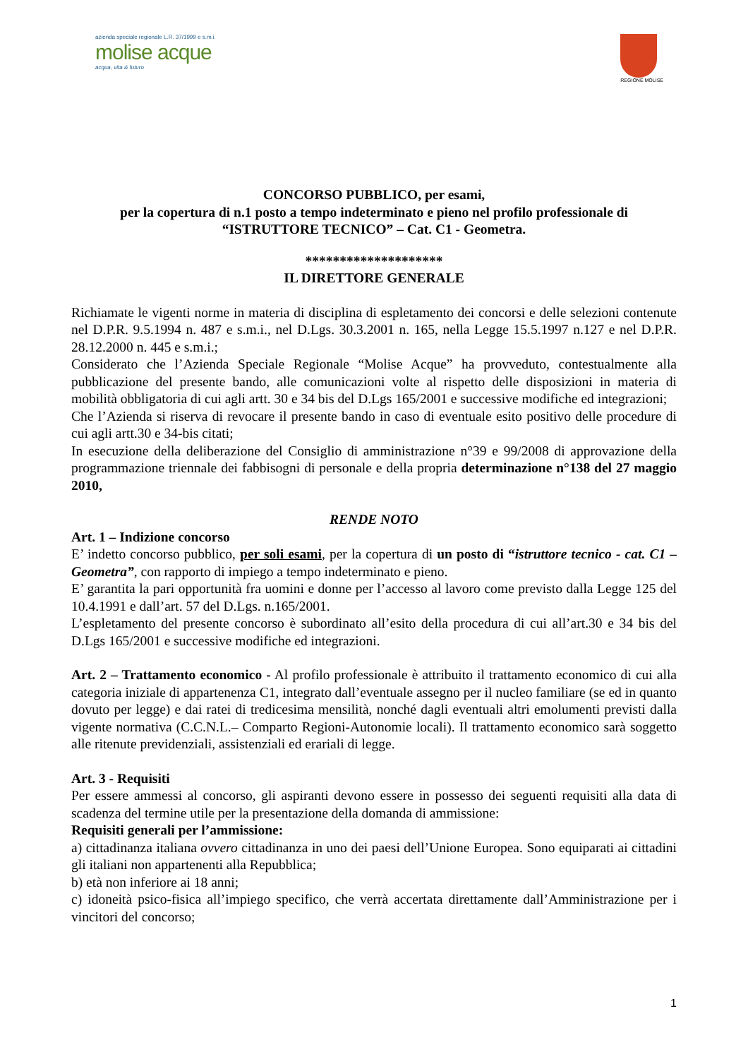azienda speciale regionale L.R. 37/1999 e s.m.i.
molise acque
acqua, vita & futuro
REGIONE MOLISE
CONCORSO PUBBLICO, per esami,
per la copertura di n.1 posto a tempo indeterminato e pieno nel profilo professionale di
“ISTRUTTORE TECNICO” – Cat. C1 - Geometra.
********************
IL DIRETTORE GENERALE
Richiamate le vigenti norme in materia di disciplina di espletamento dei concorsi e delle selezioni contenute nel D.P.R. 9.5.1994 n. 487 e s.m.i., nel D.Lgs. 30.3.2001 n. 165, nella Legge 15.5.1997 n.127 e nel D.P.R. 28.12.2000 n. 445 e s.m.i.;
Considerato che l’Azienda Speciale Regionale “Molise Acque” ha provveduto, contestualmente alla pubblicazione del presente bando, alle comunicazioni volte al rispetto delle disposizioni in materia di mobilità obbligatoria di cui agli artt. 30 e 34 bis del D.Lgs 165/2001 e successive modifiche ed integrazioni;
Che l’Azienda si riserva di revocare il presente bando in caso di eventuale esito positivo delle procedure di cui agli artt.30 e 34-bis citati;
In esecuzione della deliberazione del Consiglio di amministrazione n°39 e 99/2008 di approvazione della programmazione triennale dei fabbisogni di personale e della propria determinazione n°138 del 27 maggio 2010,
RENDE NOTO
Art. 1 – Indizione concorso
E’ indetto concorso pubblico, per soli esami, per la copertura di un posto di “istruttore tecnico - cat. C1 – Geometra”, con rapporto di impiego a tempo indeterminato e pieno.
E’ garantita la pari opportunità fra uomini e donne per l’accesso al lavoro come previsto dalla Legge 125 del 10.4.1991 e dall’art. 57 del D.Lgs. n.165/2001.
L’espletamento del presente concorso è subordinato all’esito della procedura di cui all’art.30 e 34 bis del D.Lgs 165/2001 e successive modifiche ed integrazioni.
Art. 2 – Trattamento economico - Al profilo professionale è attribuito il trattamento economico di cui alla categoria iniziale di appartenenza C1, integrato dall’eventuale assegno per il nucleo familiare (se ed in quanto dovuto per legge) e dai ratei di tredicesima mensilità, nonché dagli eventuali altri emolumenti previsti dalla vigente normativa (C.C.N.L.– Comparto Regioni-Autonomie locali). Il trattamento economico sarà soggetto alle ritenute previdenziali, assistenziali ed erariali di legge.
Art. 3 - Requisiti
Per essere ammessi al concorso, gli aspiranti devono essere in possesso dei seguenti requisiti alla data di scadenza del termine utile per la presentazione della domanda di ammissione:
Requisiti generali per l’ammissione:
a) cittadinanza italiana ovvero cittadinanza in uno dei paesi dell’Unione Europea. Sono equiparati ai cittadini gli italiani non appartenenti alla Repubblica;
b) età non inferiore ai 18 anni;
c) idoneità psico-fisica all’impiego specifico, che verrà accertata direttamente dall’Amministrazione per i vincitori del concorso;
1